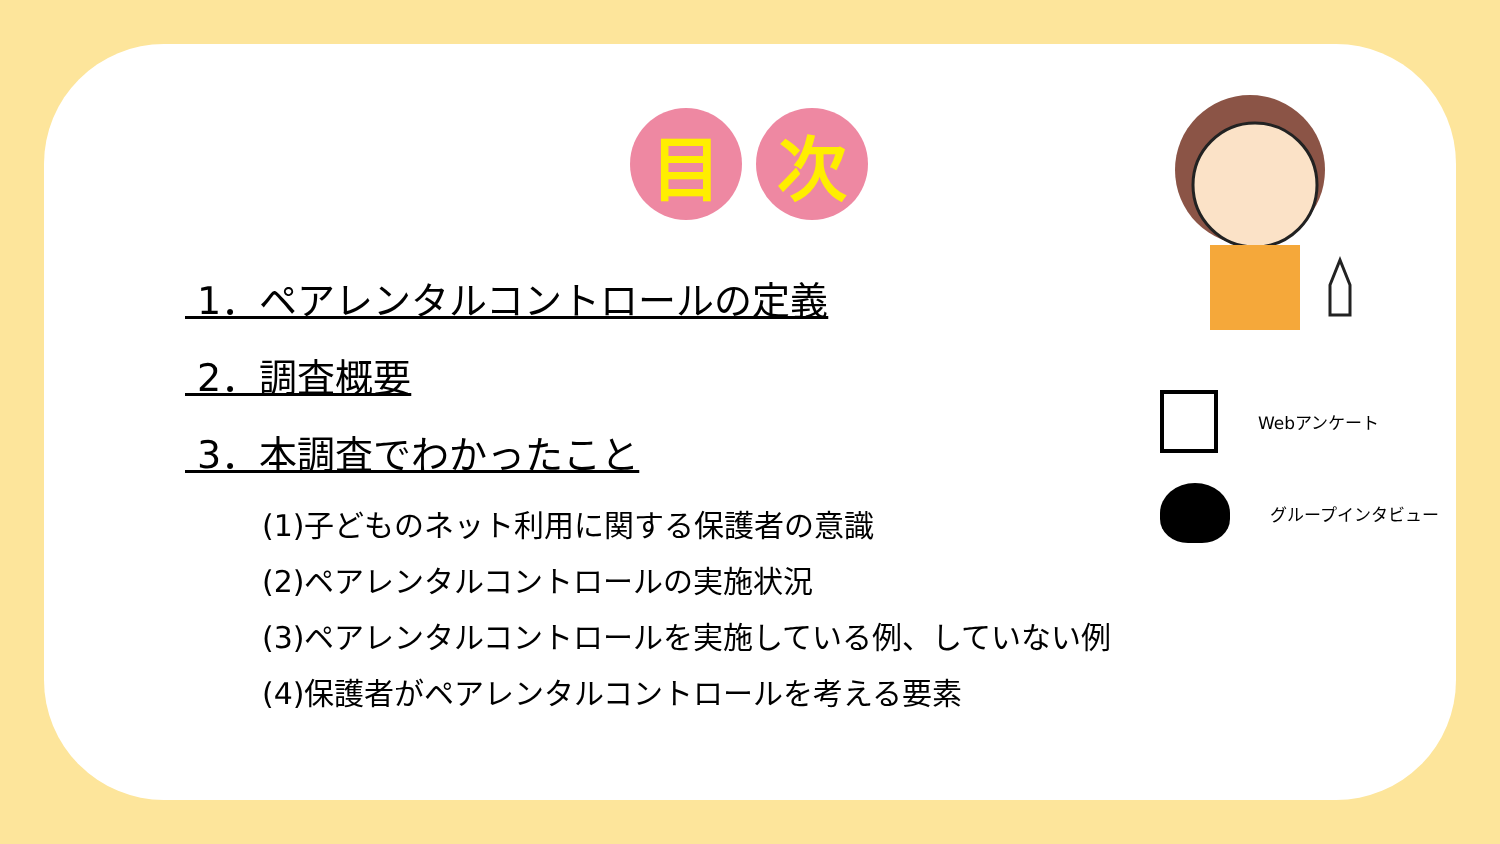目 次
1．ペアレンタルコントロールの定義
2．調査概要
3．本調査でわかったこと
(1)子どものネット利用に関する保護者の意識
(2)ペアレンタルコントロールの実施状況
(3)ペアレンタルコントロールを実施している例、していない例
(4)保護者がペアレンタルコントロールを考える要素
Webアンケート
グループインタビュー